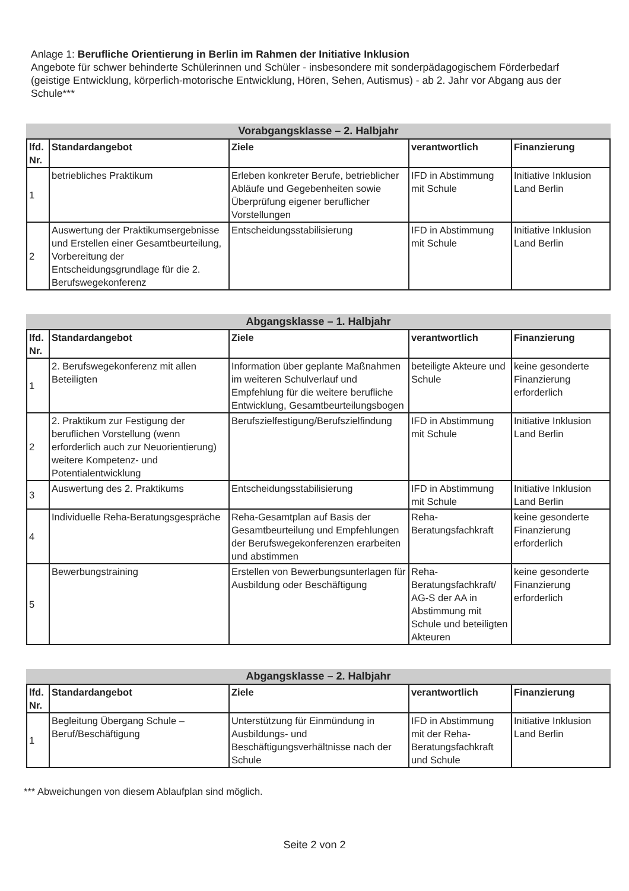Anlage 1: Berufliche Orientierung in Berlin im Rahmen der Initiative Inklusion
Angebote für schwer behinderte Schülerinnen und Schüler - insbesondere mit sonderpädagogischem Förderbedarf (geistige Entwicklung, körperlich-motorische Entwicklung, Hören, Sehen, Autismus) - ab 2. Jahr vor Abgang aus der Schule***
Vorabgangsklasse – 2. Halbjahr
| lfd. Nr. | Standardangebot | Ziele | verantwortlich | Finanzierung |
| --- | --- | --- | --- | --- |
| 1 | betriebliches Praktikum | Erleben konkreter Berufe, betrieblicher Abläufe und Gegebenheiten sowie Überprüfung eigener beruflicher Vorstellungen | IFD in Abstimmung mit Schule | Initiative Inklusion Land Berlin |
| 2 | Auswertung der Praktikumsergebnisse und Erstellen einer Gesamtbeurteilung, Vorbereitung der Entscheidungsgrundlage für die 2. Berufswegekonferenz | Entscheidungsstabilisierung | IFD in Abstimmung mit Schule | Initiative Inklusion Land Berlin |
Abgangsklasse – 1. Halbjahr
| lfd. Nr. | Standardangebot | Ziele | verantwortlich | Finanzierung |
| --- | --- | --- | --- | --- |
| 1 | 2. Berufswegekonferenz mit allen Beteiligten | Information über geplante Maßnahmen im weiteren Schulverlauf und Empfehlung für die weitere berufliche Entwicklung, Gesamtbeurteilungsbogen | beteiligte Akteure und Schule | keine gesonderte Finanzierung erforderlich |
| 2 | 2. Praktikum zur Festigung der beruflichen Vorstellung (wenn erforderlich auch zur Neuorientierung) weitere Kompetenz- und Potentialentwicklung | Berufszielfestigung/Berufszielfindung | IFD in Abstimmung mit Schule | Initiative Inklusion Land Berlin |
| 3 | Auswertung des 2. Praktikums | Entscheidungsstabilisierung | IFD in Abstimmung mit Schule | Initiative Inklusion Land Berlin |
| 4 | Individuelle Reha-Beratungsgespräche | Reha-Gesamtplan auf Basis der Gesamtbeurteilung und Empfehlungen der Berufswegekonferenzen erarbeiten und abstimmen | Reha-Beratungsfachkraft | keine gesonderte Finanzierung erforderlich |
| 5 | Bewerbungstraining | Erstellen von Bewerbungsunterlagen für Ausbildung oder Beschäftigung | Reha-Beratungsfachkraft/ AG-S der AA in Abstimmung mit Schule und beteiligten Akteuren | keine gesonderte Finanzierung erforderlich |
Abgangsklasse – 2. Halbjahr
| lfd. Nr. | Standardangebot | Ziele | verantwortlich | Finanzierung |
| --- | --- | --- | --- | --- |
| 1 | Begleitung Übergang Schule – Beruf/Beschäftigung | Unterstützung für Einmündung in Ausbildungs- und Beschäftigungsverhältnisse nach der Schule | IFD in Abstimmung mit der Reha-Beratungsfachkraft und Schule | Initiative Inklusion Land Berlin |
*** Abweichungen von diesem Ablaufplan sind möglich.
Seite 2 von 2